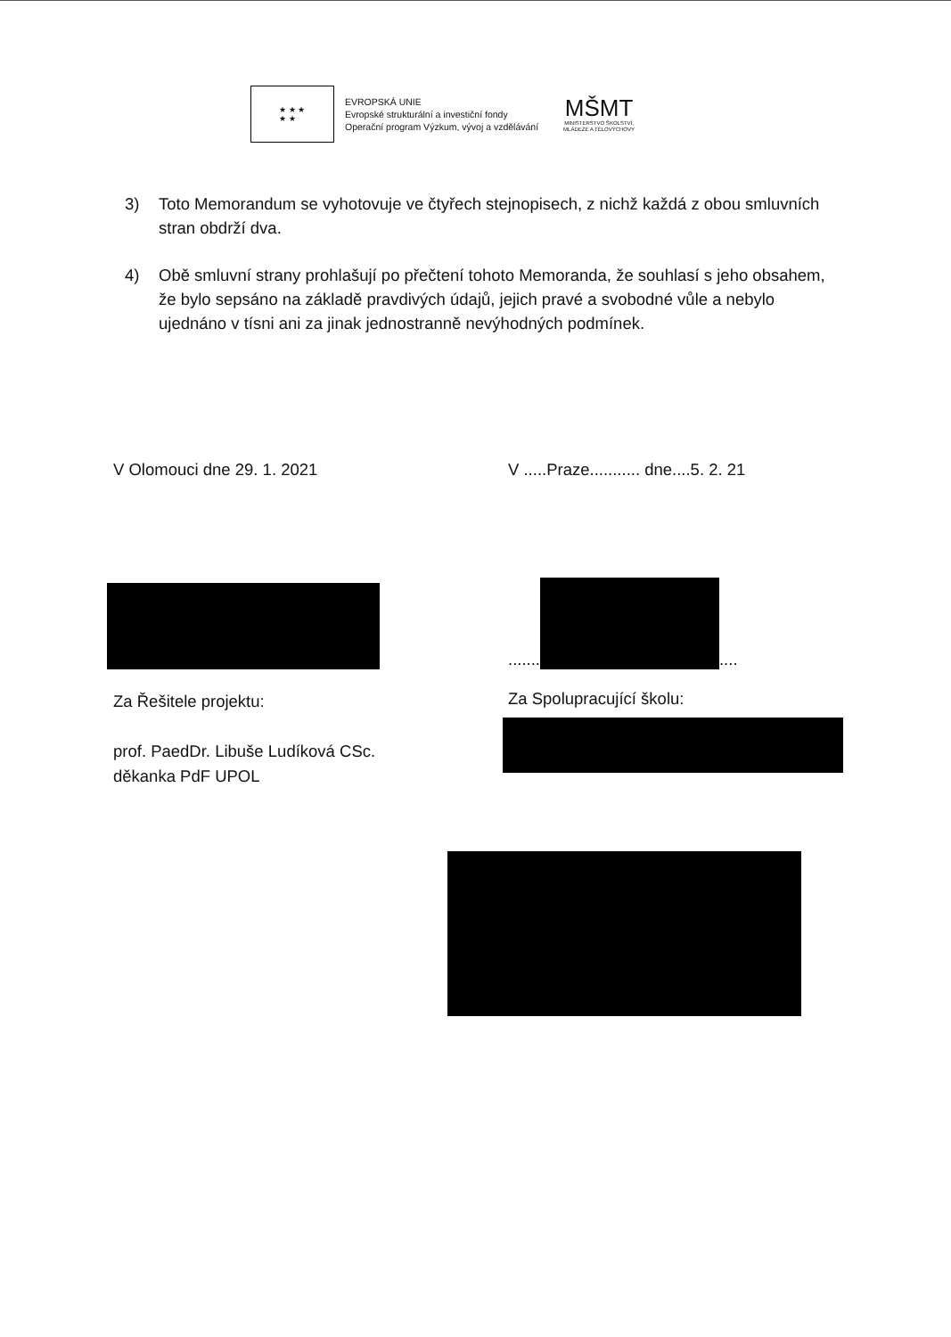★ ★ ★
★ ★
EVROPSKÁ UNIE
Evropské strukturální a investiční fondy
Operační program Výzkum, vývoj a vzdělávání
MŠMT
MINISTERSTVO ŠKOLSTVÍ,
MLÁDEŽE A TĚLOVÝCHOVY
3) Toto Memorandum se vyhotovuje ve čtyřech stejnopisech, z nichž každá z obou smluvních stran obdrží dva.
4) Obě smluvní strany prohlašují po přečtení tohoto Memoranda, že souhlasí s jeho obsahem, že bylo sepsáno na základě pravdivých údajů, jejich pravé a svobodné vůle a nebylo ujednáno v tísni ani za jinak jednostranně nevýhodných podmínek.
V Olomouci dne 29. 1. 2021 V .....Praze........... dne....5. 2. 21
.......
....
Za Řešitele projektu:
prof. PaedDr. Libuše Ludíková CSc.
děkanka PdF UPOL
Za Spolupracující školu: